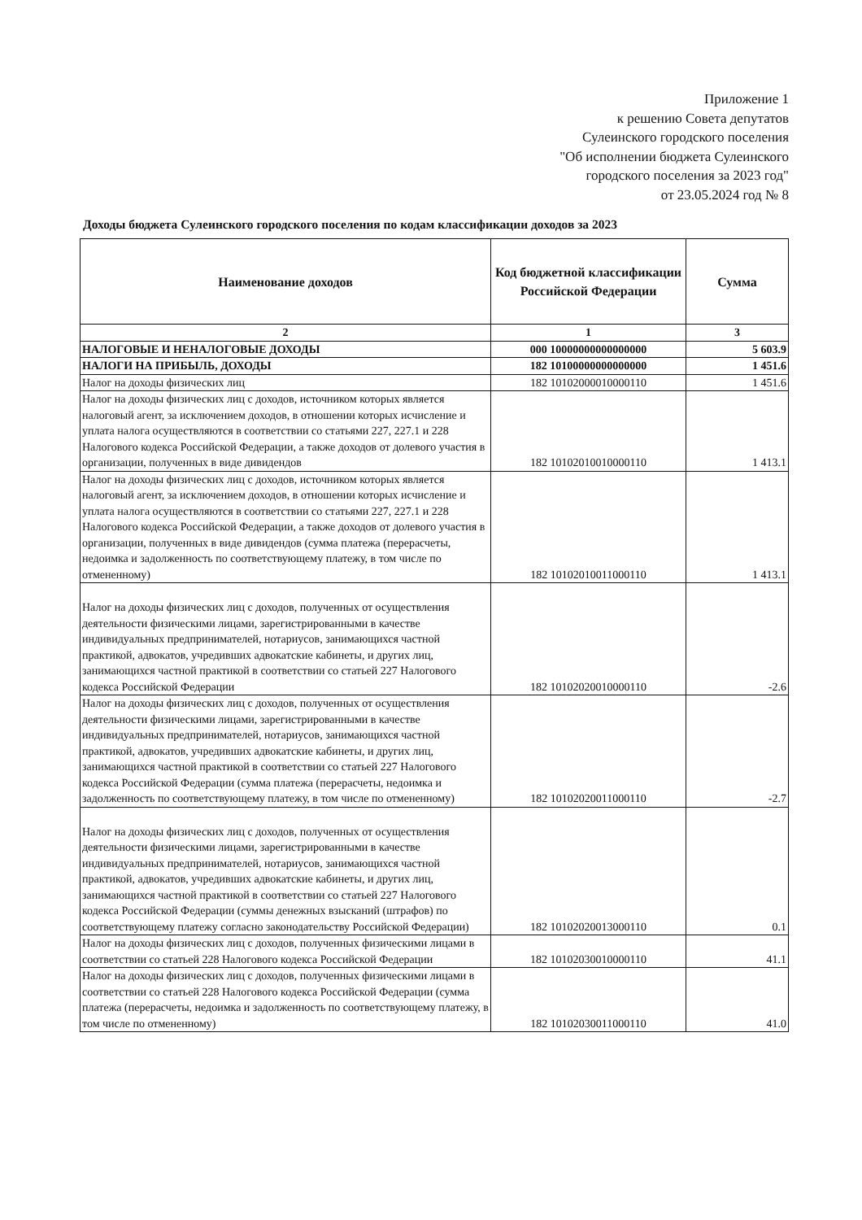Приложение 1
к решению Совета депутатов
Сулеинского городского поселения
"Об исполнении бюджета Сулеинского
городского поселения за 2023 год"
от 23.05.2024 год № 8
Доходы бюджета Сулеинского городского поселения по кодам классификации доходов за 2023
| Наименование доходов | Код бюджетной классификации Российской Федерации | Сумма |
| --- | --- | --- |
| 2 | 1 | 3 |
| НАЛОГОВЫЕ И НЕНАЛОГОВЫЕ ДОХОДЫ | 000 10000000000000000 | 5 603.9 |
| НАЛОГИ НА ПРИБЫЛЬ, ДОХОДЫ | 182 10100000000000000 | 1 451.6 |
| Налог на доходы физических лиц | 182 10102000010000110 | 1 451.6 |
| Налог на доходы физических лиц с доходов, источником которых является налоговый агент, за исключением доходов, в отношении которых исчисление и уплата налога осуществляются в соответствии со статьями 227, 227.1 и 228 Налогового кодекса Российской Федерации, а также доходов от долевого участия в организации, полученных в виде дивидендов | 182 10102010010000110 | 1 413.1 |
| Налог на доходы физических лиц с доходов, источником которых является налоговый агент, за исключением доходов, в отношении которых исчисление и уплата налога осуществляются в соответствии со статьями 227, 227.1 и 228 Налогового кодекса Российской Федерации, а также доходов от долевого участия в организации, полученных в виде дивидендов (сумма платежа (перерасчеты, недоимка и задолженность по соответствующему платежу, в том числе по отмененному) | 182 10102010011000110 | 1 413.1 |
| Налог на доходы физических лиц с доходов, полученных от осуществления деятельности физическими лицами, зарегистрированными в качестве индивидуальных предпринимателей, нотариусов, занимающихся частной практикой, адвокатов, учредивших адвокатские кабинеты, и других лиц, занимающихся частной практикой в соответствии со статьей 227 Налогового кодекса Российской Федерации | 182 10102020010000110 | -2.6 |
| Налог на доходы физических лиц с доходов, полученных от осуществления деятельности физическими лицами, зарегистрированными в качестве индивидуальных предпринимателей, нотариусов, занимающихся частной практикой, адвокатов, учредивших адвокатские кабинеты, и других лиц, занимающихся частной практикой в соответствии со статьей 227 Налогового кодекса Российской Федерации (сумма платежа (перерасчеты, недоимка и задолженность по соответствующему платежу, в том числе по отмененному) | 182 10102020011000110 | -2.7 |
| Налог на доходы физических лиц с доходов, полученных от осуществления деятельности физическими лицами, зарегистрированными в качестве индивидуальных предпринимателей, нотариусов, занимающихся частной практикой, адвокатов, учредивших адвокатские кабинеты, и других лиц, занимающихся частной практикой в соответствии со статьей 227 Налогового кодекса Российской Федерации (суммы денежных взысканий (штрафов) по соответствующему платежу согласно законодательству Российской Федерации) | 182 10102020013000110 | 0.1 |
| Налог на доходы физических лиц с доходов, полученных физическими лицами в соответствии со статьей 228 Налогового кодекса Российской Федерации | 182 10102030010000110 | 41.1 |
| Налог на доходы физических лиц с доходов, полученных физическими лицами в соответствии со статьей 228 Налогового кодекса Российской Федерации (сумма платежа (перерасчеты, недоимка и задолженность по соответствующему платежу, в том числе по отмененному) | 182 10102030011000110 | 41.0 |